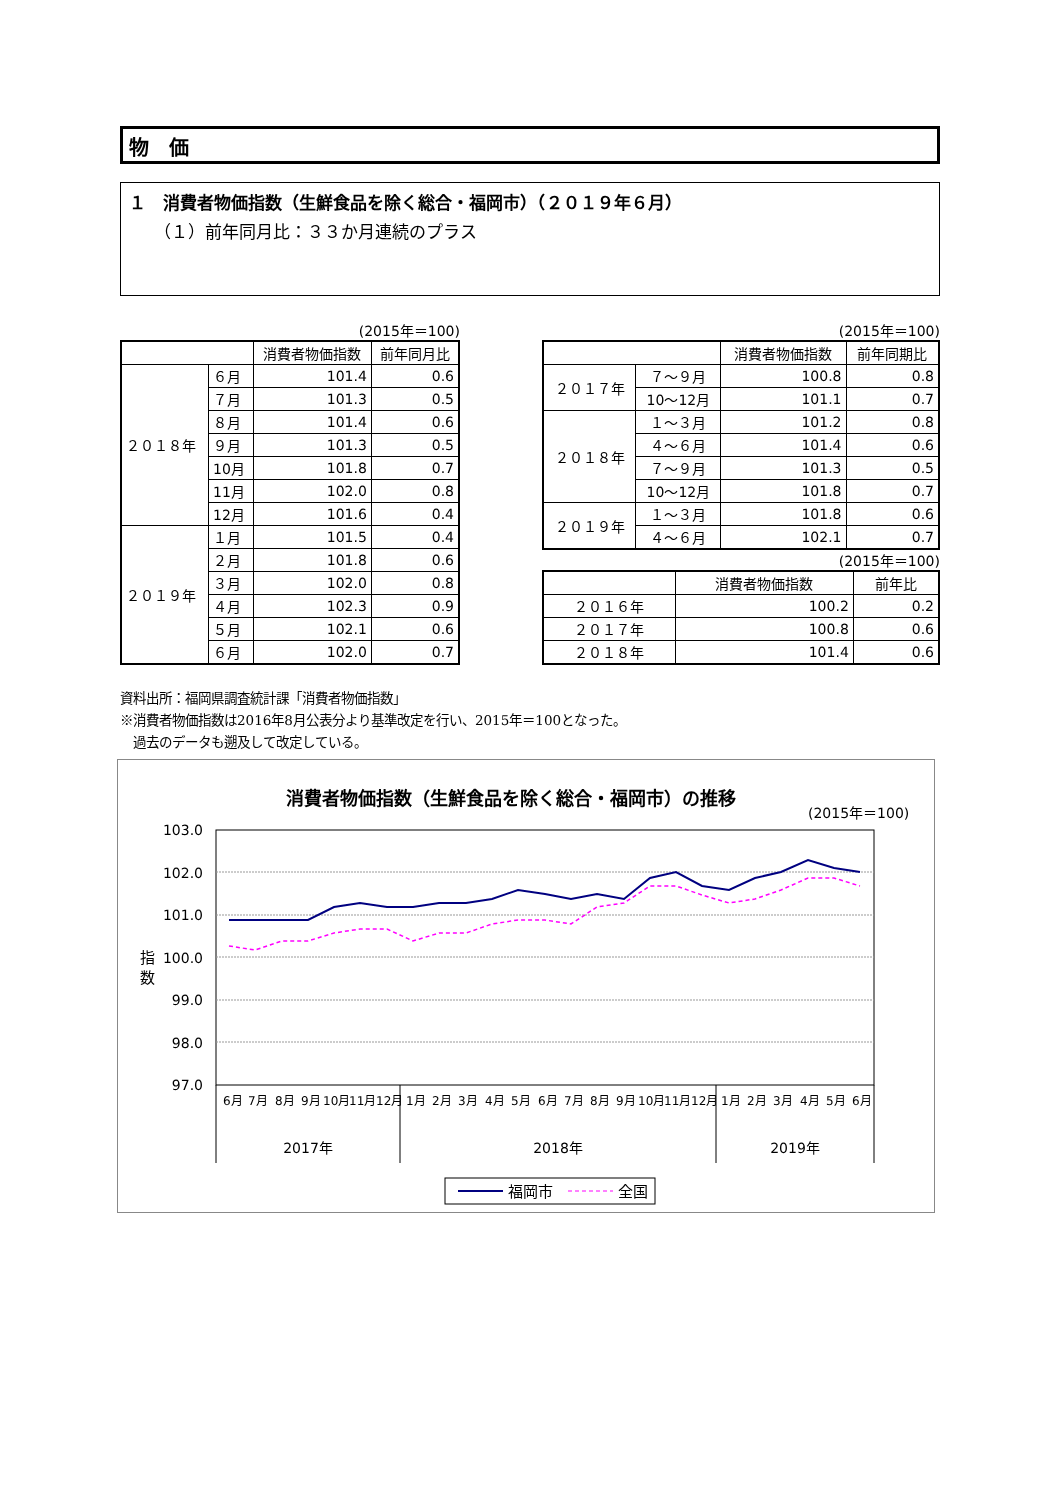物　価
１　消費者物価指数（生鮮食品を除く総合・福岡市）（２０１９年６月）
（１）前年同月比：３３か月連続のプラス
(2015年＝100)
| | | 消費者物価指数 | 前年同月比 |
| --- | --- | --- | --- |
| ２０１８年 | ６月 | 101.4 | 0.6 |
| | ７月 | 101.3 | 0.5 |
| | ８月 | 101.4 | 0.6 |
| | ９月 | 101.3 | 0.5 |
| | 10月 | 101.8 | 0.7 |
| | 11月 | 102.0 | 0.8 |
| | 12月 | 101.6 | 0.4 |
| ２０１９年 | １月 | 101.5 | 0.4 |
| | ２月 | 101.8 | 0.6 |
| | ３月 | 102.0 | 0.8 |
| | ４月 | 102.3 | 0.9 |
| | ５月 | 102.1 | 0.6 |
| | ６月 | 102.0 | 0.7 |
(2015年＝100)
| | | 消費者物価指数 | 前年同期比 |
| --- | --- | --- | --- |
| ２０１７年 | ７～９月 | 100.8 | 0.8 |
| | 10～12月 | 101.1 | 0.7 |
| ２０１８年 | １～３月 | 101.2 | 0.8 |
| | ４～６月 | 101.4 | 0.6 |
| | ７～９月 | 101.3 | 0.5 |
| | 10～12月 | 101.8 | 0.7 |
| ２０１９年 | １～３月 | 101.8 | 0.6 |
| | ４～６月 | 102.1 | 0.7 |
(2015年＝100)
| | 消費者物価指数 | 前年比 |
| --- | --- | --- |
| ２０１６年 | 100.2 | 0.2 |
| ２０１７年 | 100.8 | 0.6 |
| ２０１８年 | 101.4 | 0.6 |
資料出所：福岡県調査統計課「消費者物価指数」
※消費者物価指数は2016年8月公表分より基準改定を行い、2015年＝100となった。
　過去のデータも遡及して改定している。
消費者物価指数（生鮮食品を除く総合・福岡市）の推移
(2015年＝100)
103.0
102.0
101.0
100.0
99.0
98.0
97.0
指
数
6月
7月
8月
9月
10月
11月
12月
1月
2月
3月
4月
5月
6月
7月
8月
9月
10月
11月
12月
1月
2月
3月
4月
5月
6月
2017年
2018年
2019年
福岡市
全国